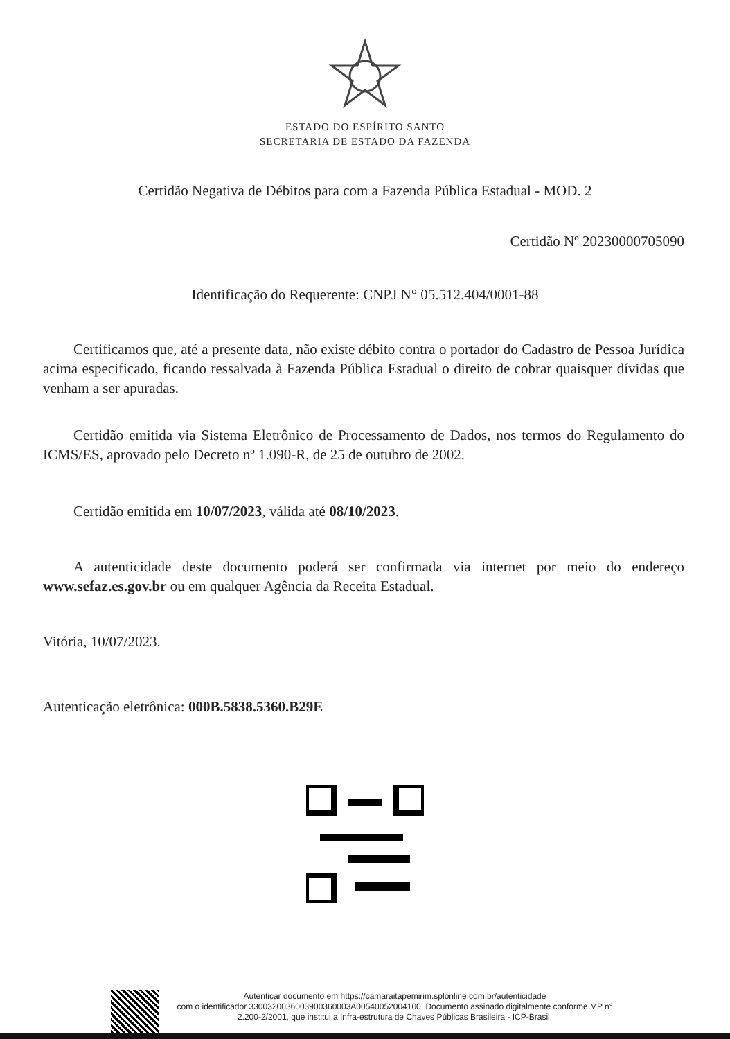ESTADO DO ESPÍRITO SANTO
SECRETARIA DE ESTADO DA FAZENDA
Certidão Negativa de Débitos para com a Fazenda Pública Estadual - MOD. 2
Certidão Nº 20230000705090
Identificação do Requerente: CNPJ N° 05.512.404/0001-88
Certificamos que, até a presente data, não existe débito contra o portador do Cadastro de Pessoa Jurídica acima especificado, ficando ressalvada à Fazenda Pública Estadual o direito de cobrar quaisquer dívidas que venham a ser apuradas.
Certidão emitida via Sistema Eletrônico de Processamento de Dados, nos termos do Regulamento do ICMS/ES, aprovado pelo Decreto nº 1.090-R, de 25 de outubro de 2002.
Certidão emitida em 10/07/2023, válida até 08/10/2023.
A autenticidade deste documento poderá ser confirmada via internet por meio do endereço www.sefaz.es.gov.br ou em qualquer Agência da Receita Estadual.
Vitória, 10/07/2023.
Autenticação eletrônica: 000B.5838.5360.B29E
Autenticar documento em https://camaraitapemirim.splonline.com.br/autenticidade
com o identificador 3300320036003900360003A00540052004100, Documento assinado digitalmente conforme MP n° 2.200-2/2001, que institui a Infra-estrutura de Chaves Públicas Brasileira - ICP-Brasil.